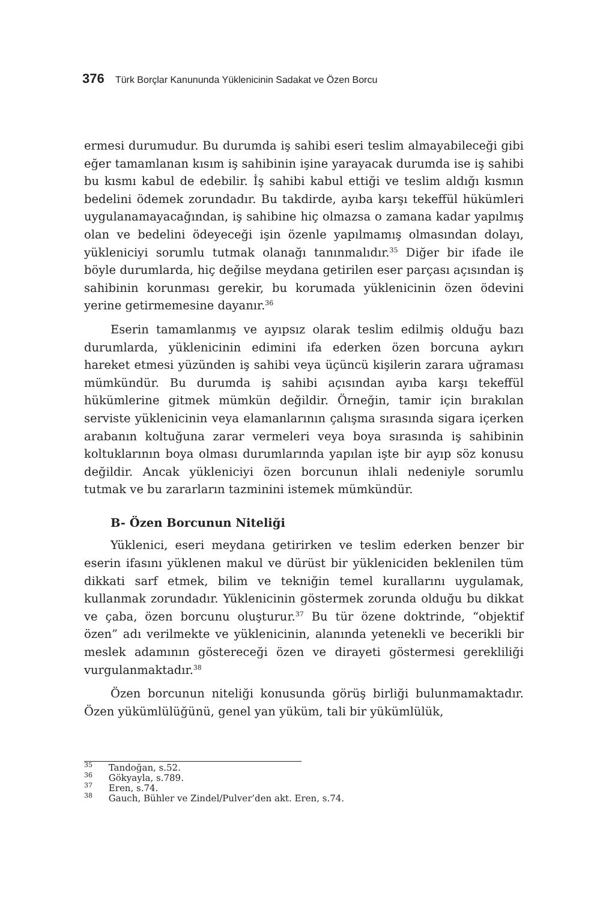376 Türk Borçlar Kanununda Yüklenicinin Sadakat ve Özen Borcu
ermesi durumudur. Bu durumda iş sahibi eseri teslim almayabileceği gibi eğer tamamlanan kısım iş sahibinin işine yarayacak durumda ise iş sahibi bu kısmı kabul de edebilir. İş sahibi kabul ettiği ve teslim aldığı kısmın bedelini ödemek zorundadır. Bu takdirde, ayıba karşı tekeffül hükümleri uygulanamayacağından, iş sahibine hiç olmazsa o zamana kadar yapılmış olan ve bedelini ödeyeceği işin özenle yapılmamış olmasından dolayı, yükleniciyi sorumlu tutmak olanağı tanınmalıdır.<sup>35</sup> Diğer bir ifade ile böyle durumlarda, hiç değilse meydana getirilen eser parçası açısından iş sahibinin korunması gerekir, bu korumada yüklenicinin özen ödevini yerine getirmemesine dayanır.<sup>36</sup>
Eserin tamamlanmış ve ayıpsız olarak teslim edilmiş olduğu bazı durumlarda, yüklenicinin edimini ifa ederken özen borcuna aykırı hareket etmesi yüzünden iş sahibi veya üçüncü kişilerin zarara uğraması mümkündür. Bu durumda iş sahibi açısından ayıba karşı tekeffül hükümlerine gitmek mümkün değildir. Örneğin, tamir için bırakılan serviste yüklenicinin veya elamanlarının çalışma sırasında sigara içerken arabanın koltuğuna zarar vermeleri veya boya sırasında iş sahibinin koltuklarının boya olması durumlarında yapılan işte bir ayıp söz konusu değildir. Ancak yükleniciyi özen borcunun ihlali nedeniyle sorumlu tutmak ve bu zararların tazminini istemek mümkündür.
B- Özen Borcunun Niteliği
Yüklenici, eseri meydana getirirken ve teslim ederken benzer bir eserin ifasını yüklenen makul ve dürüst bir yükleniciden beklenilen tüm dikkati sarf etmek, bilim ve tekniğin temel kurallarını uygulamak, kullanmak zorundadır. Yüklenicinin göstermek zorunda olduğu bu dikkat ve çaba, özen borcunu oluşturur.<sup>37</sup> Bu tür özene doktrinde, “objektif özen” adı verilmekte ve yüklenicinin, alanında yetenekli ve becerikli bir meslek adamının göstereceği özen ve dirayeti göstermesi gerekliliği vurgulanmaktadır.<sup>38</sup>
Özen borcunun niteliği konusunda görüş birliği bulunmamaktadır. Özen yükümlülüğünü, genel yan yüküm, tali bir yükümlülük,
<sup>35</sup> Tandoğan, s.52.
<sup>36</sup> Gökyayla, s.789.
<sup>37</sup> Eren, s.74.
<sup>38</sup> Gauch, Bühler ve Zindel/Pulver’den akt. Eren, s.74.